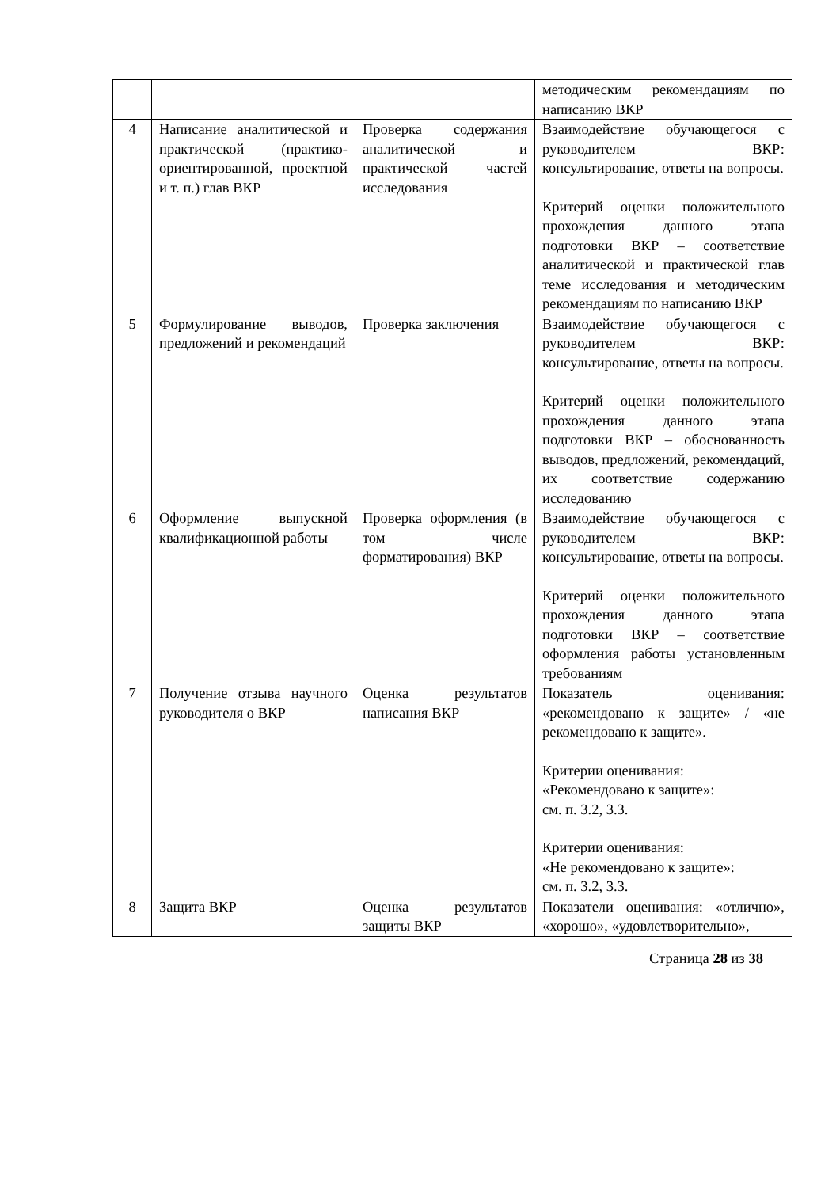| | | | методическим рекомендациям по написанию ВКР |
| 4 | Написание аналитической и практической (практико-ориентированной, проектной и т. п.) глав ВКР | Проверка содержания аналитической и практической частей исследования | Взаимодействие обучающегося с руководителем ВКР: консультирование, ответы на вопросы. Критерий оценки положительного прохождения данного этапа подготовки ВКР – соответствие аналитической и практической глав теме исследования и методическим рекомендациям по написанию ВКР |
| 5 | Формулирование выводов, предложений и рекомендаций | Проверка заключения | Взаимодействие обучающегося с руководителем ВКР: консультирование, ответы на вопросы. Критерий оценки положительного прохождения данного этапа подготовки ВКР – обоснованность выводов, предложений, рекомендаций, их соответствие содержанию исследованию |
| 6 | Оформление выпускной квалификационной работы | Проверка оформления (в том числе форматирования) ВКР | Взаимодействие обучающегося с руководителем ВКР: консультирование, ответы на вопросы. Критерий оценки положительного прохождения данного этапа подготовки ВКР – соответствие оформления работы установленным требованиям |
| 7 | Получение отзыва научного руководителя о ВКР | Оценка результатов написания ВКР | Показатель оценивания: «рекомендовано к защите» / «не рекомендовано к защите». Критерии оценивания: «Рекомендовано к защите»: см. п. 3.2, 3.3. Критерии оценивания: «Не рекомендовано к защите»: см. п. 3.2, 3.3. |
| 8 | Защита ВКР | Оценка результатов защиты ВКР | Показатели оценивания: «отлично», «хорошо», «удовлетворительно», |
Страница 28 из 38